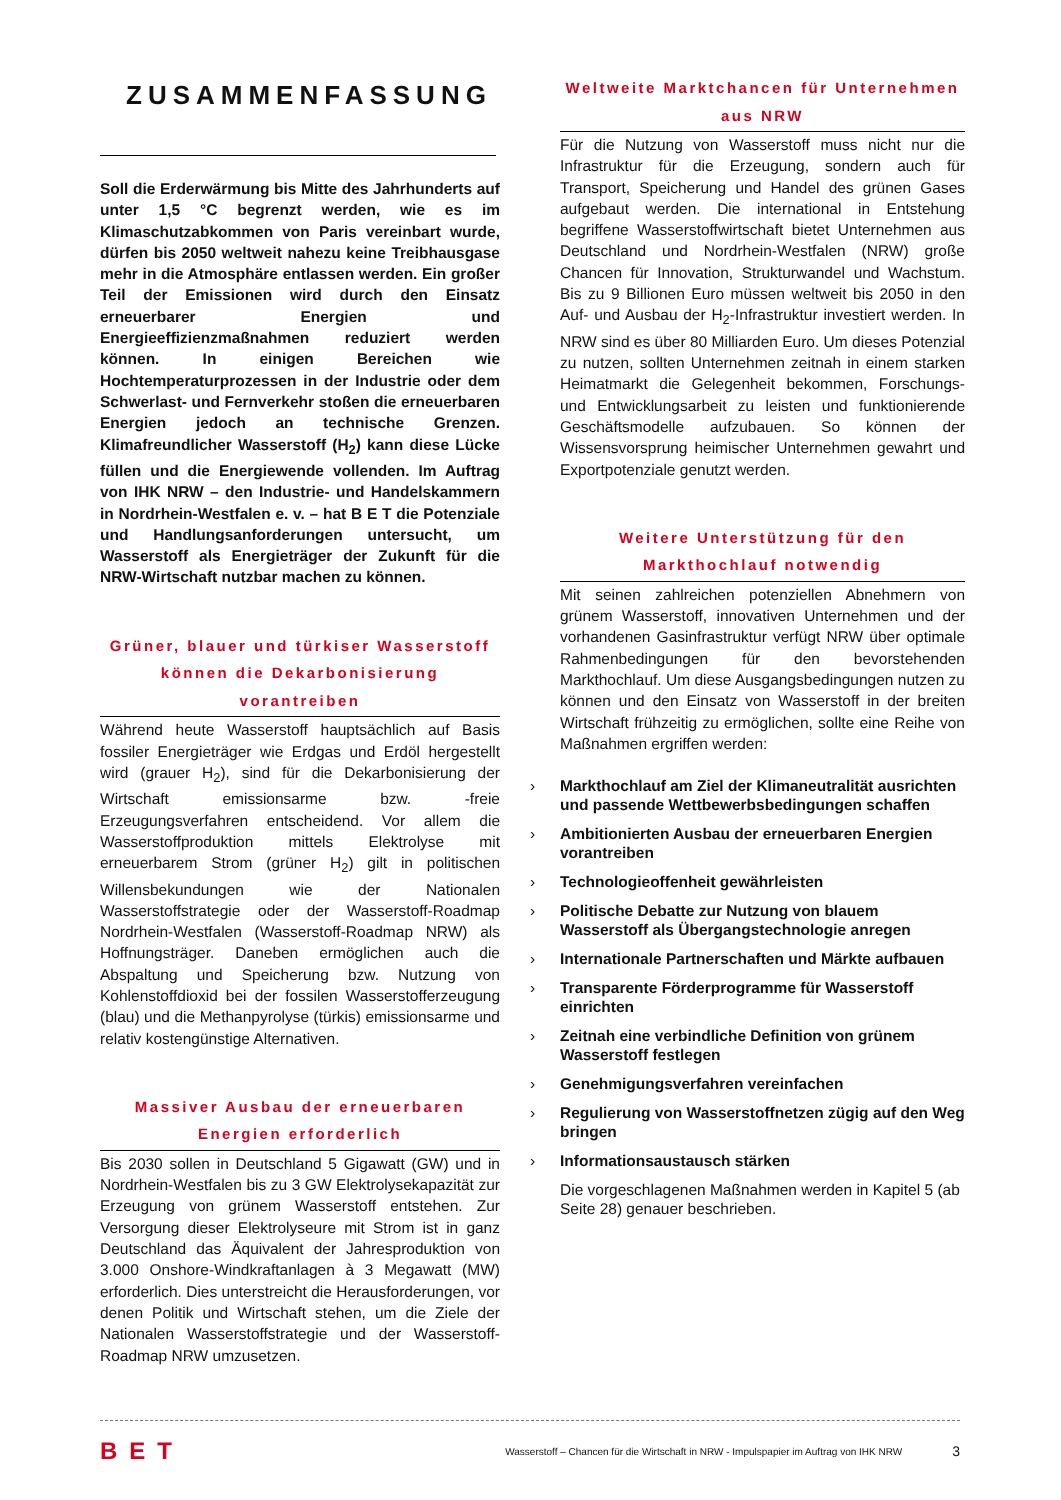ZUSAMMENFASSUNG
Soll die Erderwärmung bis Mitte des Jahrhunderts auf unter 1,5 °C begrenzt werden, wie es im Klimaschutzabkommen von Paris vereinbart wurde, dürfen bis 2050 weltweit nahezu keine Treibhausgase mehr in die Atmosphäre entlassen werden. Ein großer Teil der Emissionen wird durch den Einsatz erneuerbarer Energien und Energieeffizienzmaßnahmen reduziert werden können. In einigen Bereichen wie Hochtemperaturprozessen in der Industrie oder dem Schwerlast- und Fernverkehr stoßen die erneuerbaren Energien jedoch an technische Grenzen. Klimafreundlicher Wasserstoff (H<sub>2</sub>) kann diese Lücke füllen und die Energiewende vollenden. Im Auftrag von IHK NRW – den Industrie- und Handelskammern in Nordrhein-Westfalen e. v. – hat B E T die Potenziale und Handlungsanforderungen untersucht, um Wasserstoff als Energieträger der Zukunft für die NRW-Wirtschaft nutzbar machen zu können.
Grüner, blauer und türkiser Wasserstoff können die Dekarbonisierung vorantreiben
Während heute Wasserstoff hauptsächlich auf Basis fossiler Energieträger wie Erdgas und Erdöl hergestellt wird (grauer H<sub>2</sub>), sind für die Dekarbonisierung der Wirtschaft emissionsarme bzw. -freie Erzeugungsverfahren entscheidend. Vor allem die Wasserstoffproduktion mittels Elektrolyse mit erneuerbarem Strom (grüner H<sub>2</sub>) gilt in politischen Willensbekundungen wie der Nationalen Wasserstoffstrategie oder der Wasserstoff-Roadmap Nordrhein-Westfalen (Wasserstoff-Roadmap NRW) als Hoffnungsträger. Daneben ermöglichen auch die Abspaltung und Speicherung bzw. Nutzung von Kohlenstoffdioxid bei der fossilen Wasserstofferzeugung (blau) und die Methanpyrolyse (türkis) emissionsarme und relativ kostengünstige Alternativen.
Massiver Ausbau der erneuerbaren Energien erforderlich
Bis 2030 sollen in Deutschland 5 Gigawatt (GW) und in Nordrhein-Westfalen bis zu 3 GW Elektrolysekapazität zur Erzeugung von grünem Wasserstoff entstehen. Zur Versorgung dieser Elektrolyseure mit Strom ist in ganz Deutschland das Äquivalent der Jahresproduktion von 3.000 Onshore-Windkraftanlagen à 3 Megawatt (MW) erforderlich. Dies unterstreicht die Herausforderungen, vor denen Politik und Wirtschaft stehen, um die Ziele der Nationalen Wasserstoffstrategie und der Wasserstoff-Roadmap NRW umzusetzen.
Weltweite Marktchancen für Unternehmen aus NRW
Für die Nutzung von Wasserstoff muss nicht nur die Infrastruktur für die Erzeugung, sondern auch für Transport, Speicherung und Handel des grünen Gases aufgebaut werden. Die international in Entstehung begriffene Wasserstoffwirtschaft bietet Unternehmen aus Deutschland und Nordrhein-Westfalen (NRW) große Chancen für Innovation, Strukturwandel und Wachstum. Bis zu 9 Billionen Euro müssen weltweit bis 2050 in den Auf- und Ausbau der H<sub>2</sub>-Infrastruktur investiert werden. In NRW sind es über 80 Milliarden Euro. Um dieses Potenzial zu nutzen, sollten Unternehmen zeitnah in einem starken Heimatmarkt die Gelegenheit bekommen, Forschungs- und Entwicklungsarbeit zu leisten und funktionierende Geschäftsmodelle aufzubauen. So können der Wissensvorsprung heimischer Unternehmen gewahrt und Exportpotenziale genutzt werden.
Weitere Unterstützung für den Markthochlauf notwendig
Mit seinen zahlreichen potenziellen Abnehmern von grünem Wasserstoff, innovativen Unternehmen und der vorhandenen Gasinfrastruktur verfügt NRW über optimale Rahmenbedingungen für den bevorstehenden Markthochlauf. Um diese Ausgangsbedingungen nutzen zu können und den Einsatz von Wasserstoff in der breiten Wirtschaft frühzeitig zu ermöglichen, sollte eine Reihe von Maßnahmen ergriffen werden:
› Markthochlauf am Ziel der Klimaneutralität ausrichten und passende Wettbewerbsbedingungen schaffen
› Ambitionierten Ausbau der erneuerbaren Energien vorantreiben
› Technologieoffenheit gewährleisten
› Politische Debatte zur Nutzung von blauem Wasserstoff als Übergangstechnologie anregen
› Internationale Partnerschaften und Märkte aufbauen
› Transparente Förderprogramme für Wasserstoff einrichten
› Zeitnah eine verbindliche Definition von grünem Wasserstoff festlegen
› Genehmigungsverfahren vereinfachen
› Regulierung von Wasserstoffnetzen zügig auf den Weg bringen
› Informationsaustausch stärken
Die vorgeschlagenen Maßnahmen werden in Kapitel 5 (ab Seite 28) genauer beschrieben.
BET Wasserstoff – Chancen für die Wirtschaft in NRW - Impulspapier im Auftrag von IHK NRW 3